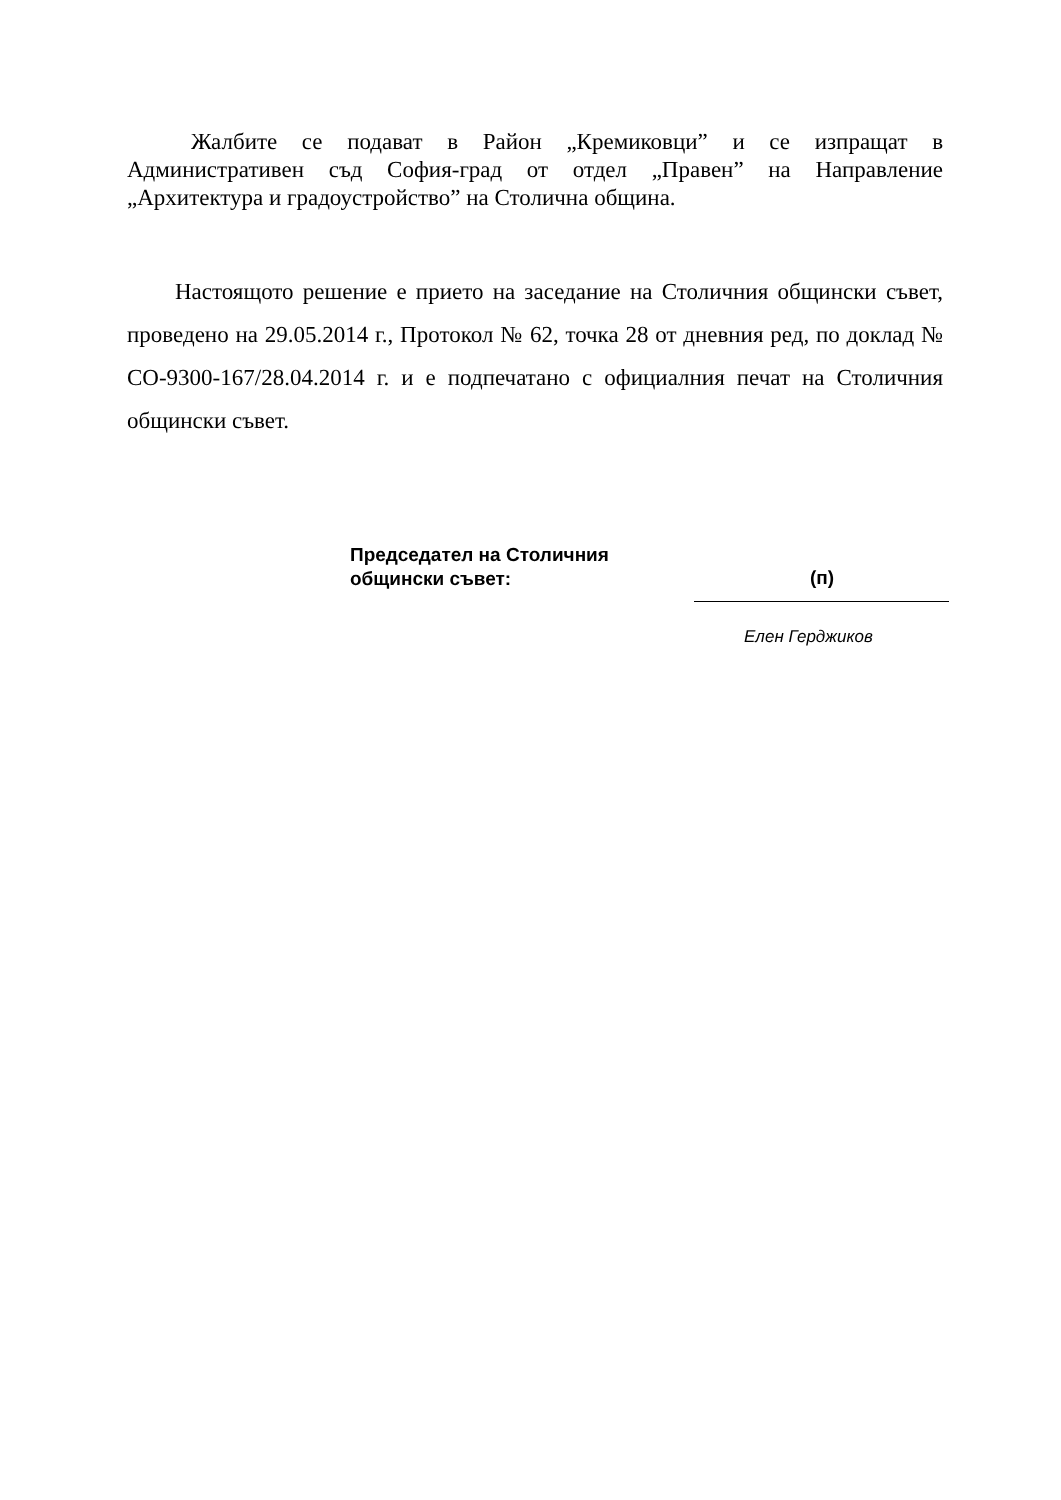Жалбите се подават в Район „Кремиковци” и се изпращат в Административен съд София-град от отдел „Правен” на Направление „Архитектура и градоустройство” на Столична община.
Настоящото решение е прието на заседание на Столичния общински съвет, проведено на 29.05.2014 г., Протокол № 62, точка 28 от дневния ред, по доклад № СО-9300-167/28.04.2014 г. и е подпечатано с официалния печат на Столичния общински съвет.
Председател на Столичния
общински съвет:
(п)
Елен Герджиков